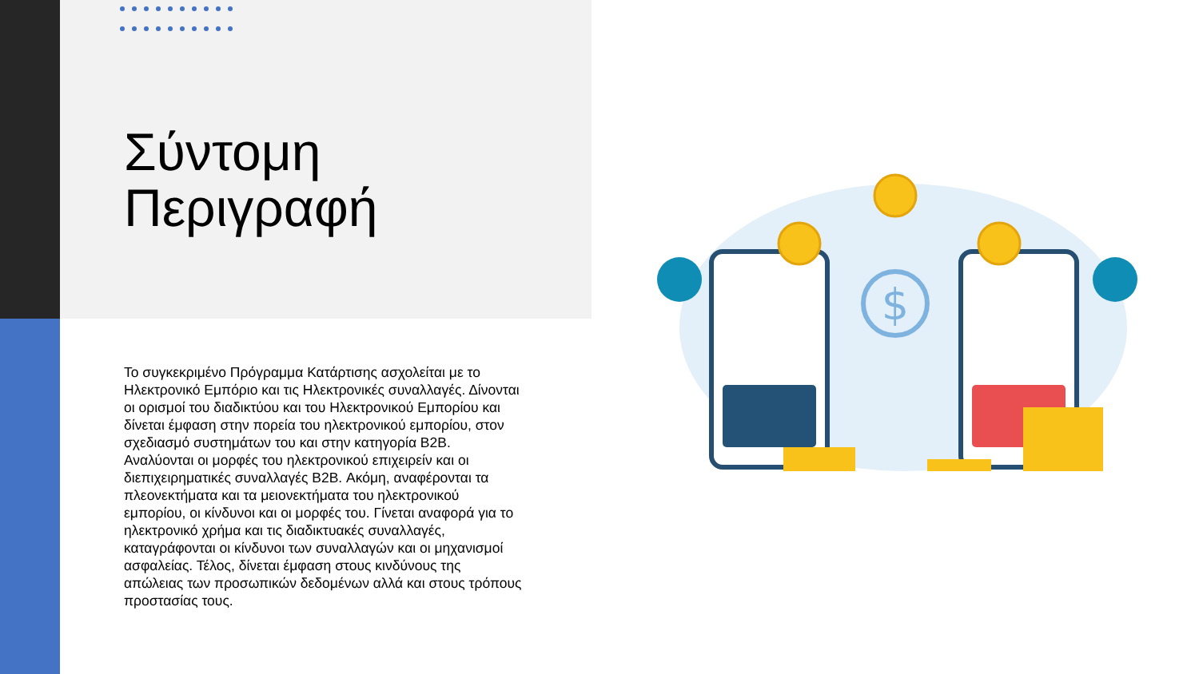Σύντομη
Περιγραφή
Το συγκεκριμένο Πρόγραμμα Κατάρτισης ασχολείται με το Ηλεκτρονικό Εμπόριο και τις Ηλεκτρονικές συναλλαγές. Δίνονται οι ορισμοί του διαδικτύου και του Ηλεκτρονικού Εμπορίου και δίνεται έμφαση στην πορεία του ηλεκτρονικού εμπορίου, στον σχεδιασμό συστημάτων του και στην κατηγορία B2B. Αναλύονται οι μορφές του ηλεκτρονικού επιχειρείν και οι διεπιχειρηματικές συναλλαγές B2B. Ακόμη, αναφέρονται τα πλεονεκτήματα και τα μειονεκτήματα του ηλεκτρονικού εμπορίου, οι κίνδυνοι και οι μορφές του. Γίνεται αναφορά για το ηλεκτρονικό χρήμα και τις διαδικτυακές συναλλαγές, καταγράφονται οι κίνδυνοι των συναλλαγών και οι μηχανισμοί ασφαλείας. Τέλος, δίνεται έμφαση στους κινδύνους της απώλειας των προσωπικών δεδομένων αλλά και στους τρόπους προστασίας τους.
$